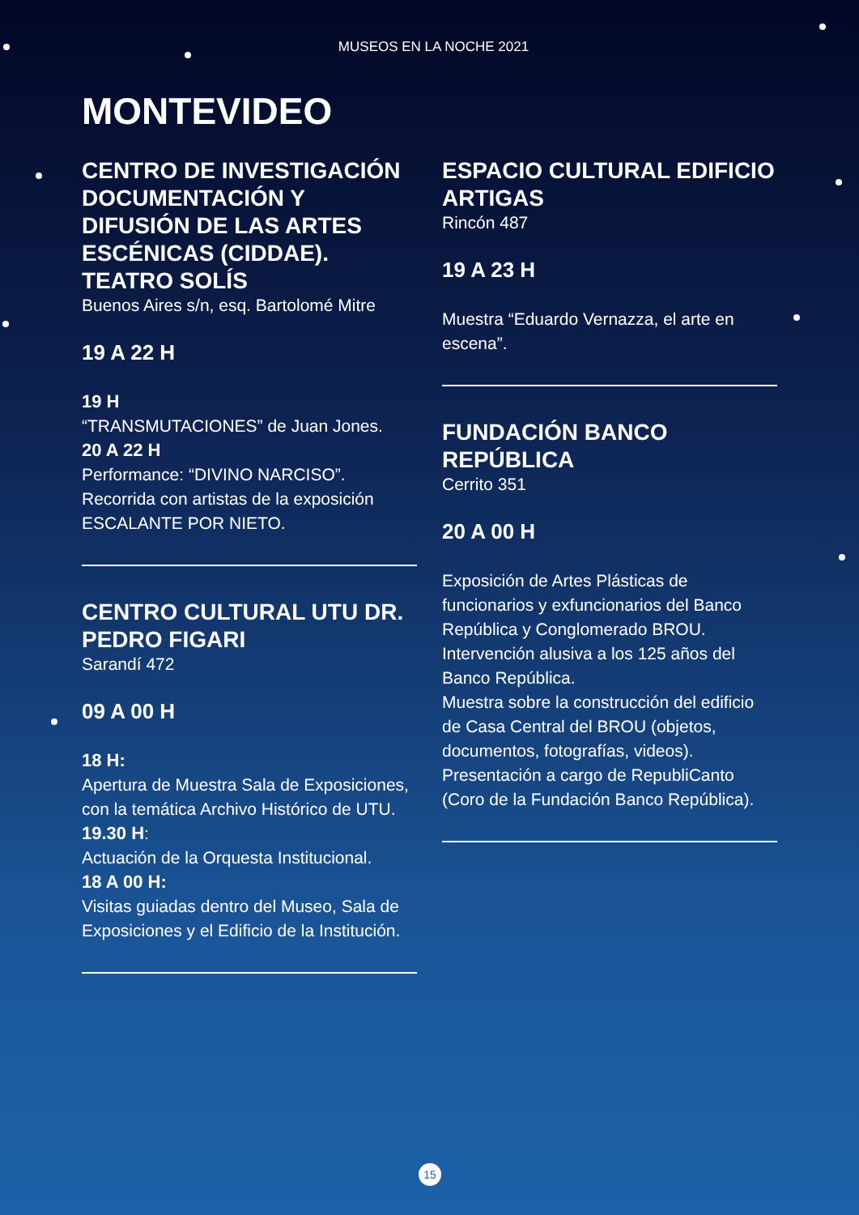MUSEOS EN LA NOCHE 2021
MONTEVIDEO
CENTRO DE INVESTIGACIÓN DOCUMENTACIÓN Y DIFUSIÓN DE LAS ARTES ESCÉNICAS (CIDDAE). TEATRO SOLÍS
Buenos Aires s/n, esq. Bartolomé Mitre
19 A 22 H
19 H
“TRANSMUTACIONES” de Juan Jones.
20 A 22 H
Performance: “DIVINO NARCISO”.
Recorrida con artistas de la exposición ESCALANTE POR NIETO.
CENTRO CULTURAL UTU DR. PEDRO FIGARI
Sarandí 472
09 A 00 H
18 H:
Apertura de Muestra Sala de Exposiciones, con la temática Archivo Histórico de UTU.
19.30 H:
Actuación de la Orquesta Institucional.
18 A 00 H:
Visitas guiadas dentro del Museo, Sala de Exposiciones y el Edificio de la Institución.
ESPACIO CULTURAL EDIFICIO ARTIGAS
Rincón 487
19 A 23 H
Muestra “Eduardo Vernazza, el arte en escena”.
FUNDACIÓN BANCO REPÚBLICA
Cerrito 351
20 A 00 H
Exposición de Artes Plásticas de funcionarios y exfuncionarios del Banco República y Conglomerado BROU. Intervención alusiva a los 125 años del Banco República.
Muestra sobre la construcción del edificio de Casa Central del BROU (objetos, documentos, fotografías, videos).
Presentación a cargo de RepubliCanto (Coro de la Fundación Banco República).
15